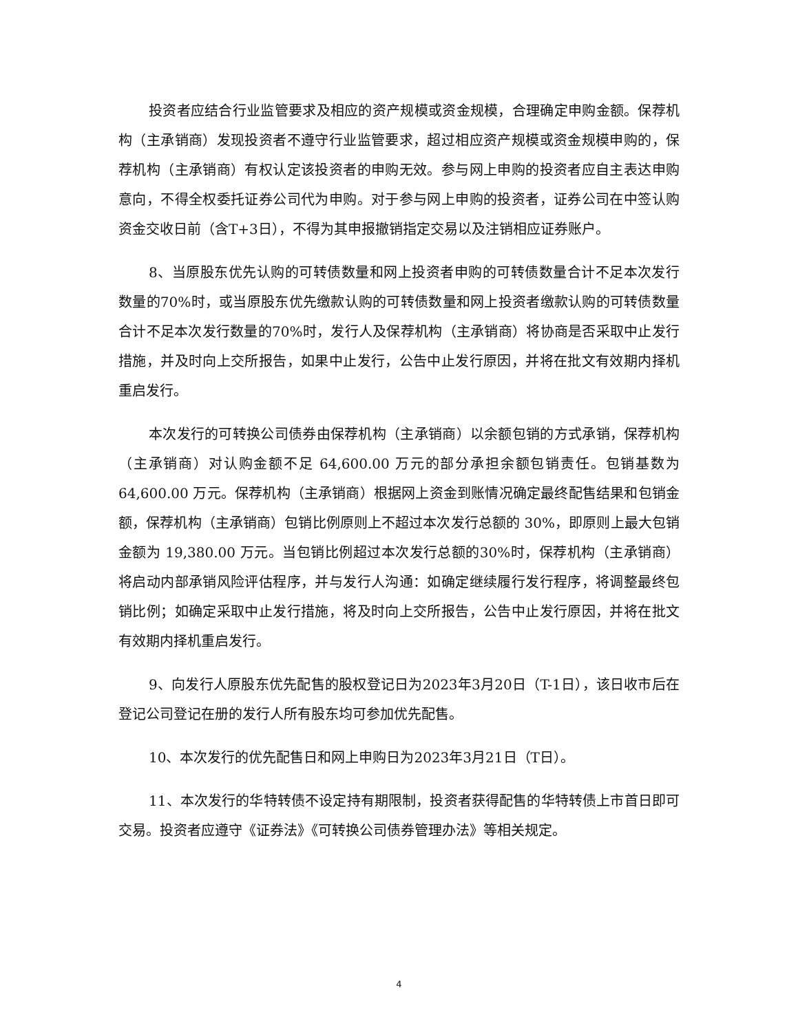投资者应结合行业监管要求及相应的资产规模或资金规模，合理确定申购金额。保荐机构（主承销商）发现投资者不遵守行业监管要求，超过相应资产规模或资金规模申购的，保荐机构（主承销商）有权认定该投资者的申购无效。参与网上申购的投资者应自主表达申购意向，不得全权委托证券公司代为申购。对于参与网上申购的投资者，证券公司在中签认购资金交收日前（含T+3日），不得为其申报撤销指定交易以及注销相应证券账户。
8、当原股东优先认购的可转债数量和网上投资者申购的可转债数量合计不足本次发行数量的70%时，或当原股东优先缴款认购的可转债数量和网上投资者缴款认购的可转债数量合计不足本次发行数量的70%时，发行人及保荐机构（主承销商）将协商是否采取中止发行措施，并及时向上交所报告，如果中止发行，公告中止发行原因，并将在批文有效期内择机重启发行。
本次发行的可转换公司债券由保荐机构（主承销商）以余额包销的方式承销，保荐机构（主承销商）对认购金额不足 64,600.00 万元的部分承担余额包销责任。包销基数为 64,600.00 万元。保荐机构（主承销商）根据网上资金到账情况确定最终配售结果和包销金额，保荐机构（主承销商）包销比例原则上不超过本次发行总额的 30%，即原则上最大包销金额为 19,380.00 万元。当包销比例超过本次发行总额的30%时，保荐机构（主承销商）将启动内部承销风险评估程序，并与发行人沟通：如确定继续履行发行程序，将调整最终包销比例；如确定采取中止发行措施，将及时向上交所报告，公告中止发行原因，并将在批文有效期内择机重启发行。
9、向发行人原股东优先配售的股权登记日为2023年3月20日（T-1日），该日收市后在登记公司登记在册的发行人所有股东均可参加优先配售。
10、本次发行的优先配售日和网上申购日为2023年3月21日（T日）。
11、本次发行的华特转债不设定持有期限制，投资者获得配售的华特转债上市首日即可交易。投资者应遵守《证券法》《可转换公司债券管理办法》等相关规定。
4